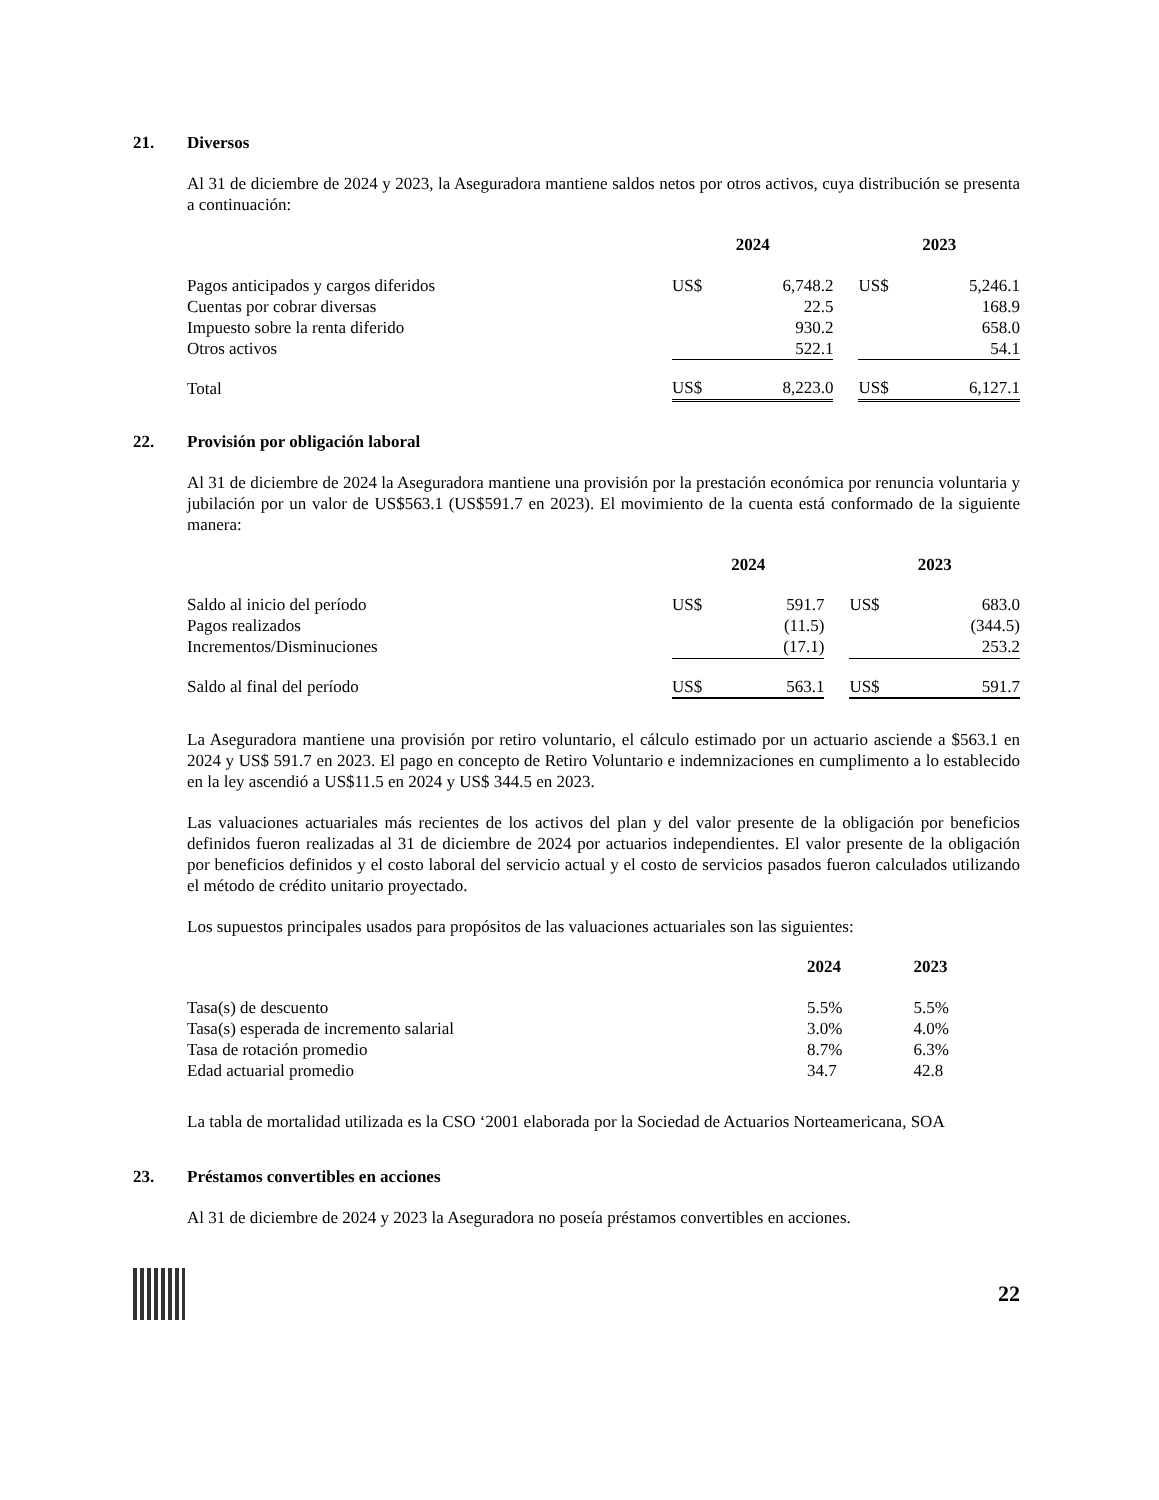21. Diversos
Al 31 de diciembre de 2024 y 2023, la Aseguradora mantiene saldos netos por otros activos, cuya distribución se presenta a continuación:
| | 2024 | | | 2023 | |
| --- | --- | --- | --- | --- | --- |
| Pagos anticipados y cargos diferidos | US$ | 6,748.2 | | US$ | 5,246.1 |
| Cuentas por cobrar diversas | | 22.5 | | | 168.9 |
| Impuesto sobre la renta diferido | | 930.2 | | | 658.0 |
| Otros activos | | 522.1 | | | 54.1 |
| Total | US$ | 8,223.0 | | US$ | 6,127.1 |
22. Provisión por obligación laboral
Al 31 de diciembre de 2024 la Aseguradora mantiene una provisión por la prestación económica por renuncia voluntaria y jubilación por un valor de US$563.1 (US$591.7 en 2023). El movimiento de la cuenta está conformado de la siguiente manera:
| | 2024 | | | 2023 | |
| --- | --- | --- | --- | --- | --- |
| Saldo al inicio del período | US$ | 591.7 | | US$ | 683.0 |
| Pagos realizados | | (11.5) | | | (344.5) |
| Incrementos/Disminuciones | | (17.1) | | | 253.2 |
| Saldo al final del período | US$ | 563.1 | | US$ | 591.7 |
La Aseguradora mantiene una provisión por retiro voluntario, el cálculo estimado por un actuario asciende a $563.1 en 2024 y US$ 591.7 en 2023. El pago en concepto de Retiro Voluntario e indemnizaciones en cumplimento a lo establecido en la ley ascendió a US$11.5 en 2024 y US$ 344.5 en 2023.
Las valuaciones actuariales más recientes de los activos del plan y del valor presente de la obligación por beneficios definidos fueron realizadas al 31 de diciembre de 2024 por actuarios independientes. El valor presente de la obligación por beneficios definidos y el costo laboral del servicio actual y el costo de servicios pasados fueron calculados utilizando el método de crédito unitario proyectado.
Los supuestos principales usados para propósitos de las valuaciones actuariales son las siguientes:
| | 2024 | 2023 |
| --- | --- | --- |
| Tasa(s) de descuento | 5.5% | 5.5% |
| Tasa(s) esperada de incremento salarial | 3.0% | 4.0% |
| Tasa de rotación promedio | 8.7% | 6.3% |
| Edad actuarial promedio | 34.7 | 42.8 |
La tabla de mortalidad utilizada es la CSO ‘2001 elaborada por la Sociedad de Actuarios Norteamericana, SOA
23. Préstamos convertibles en acciones
Al 31 de diciembre de 2024 y 2023 la Aseguradora no poseía préstamos convertibles en acciones.
22